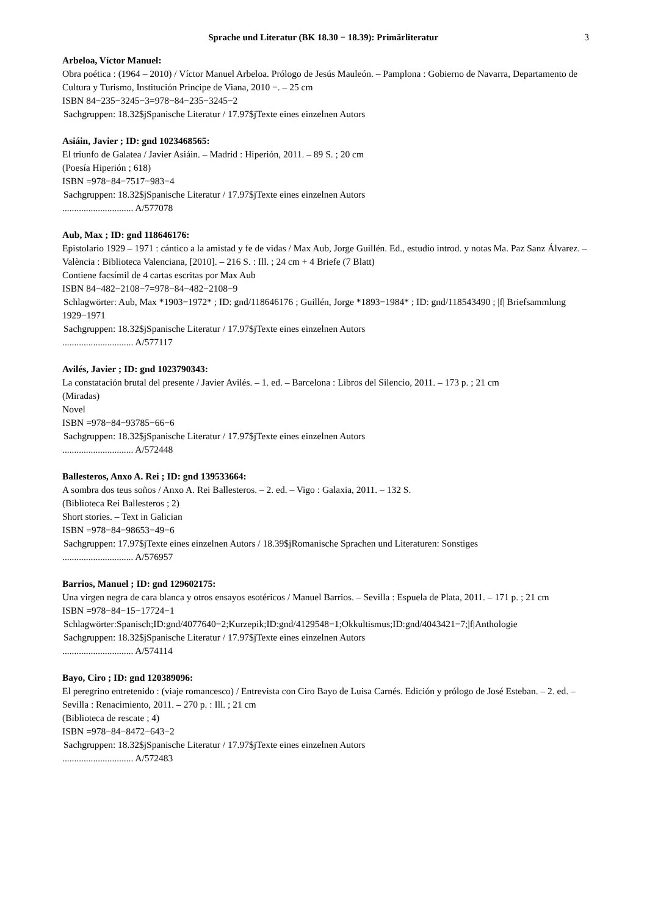Sprache und Literatur (BK 18.30 − 18.39): Primärliteratur 3
Arbeloa, Víctor Manuel:
Obra poética : (1964 – 2010) / Víctor Manuel Arbeloa. Prólogo de Jesús Mauleón. – Pamplona : Gobierno de Navarra, Departamento de Cultura y Turismo, Institución Principe de Viana, 2010 −. – 25 cm
ISBN 84−235−3245−3=978−84−235−3245−2
Sachgruppen: 18.32$jSpanische Literatur / 17.97$jTexte eines einzelnen Autors
Asiáin, Javier ; ID: gnd 1023468565:
El triunfo de Galatea / Javier Asiáin. – Madrid : Hiperión, 2011. – 89 S. ; 20 cm
(Poesía Hiperión ; 618)
ISBN =978−84−7517−983−4
Sachgruppen: 18.32$jSpanische Literatur / 17.97$jTexte eines einzelnen Autors
.............................. A/577078
Aub, Max ; ID: gnd 118646176:
Epistolario 1929 – 1971 : cántico a la amistad y fe de vidas / Max Aub, Jorge Guillén. Ed., estudio introd. y notas Ma. Paz Sanz Álvarez. – València : Biblioteca Valenciana, [2010]. – 216 S. : Ill. ; 24 cm + 4 Briefe (7 Blatt)
Contiene facsímil de 4 cartas escritas por Max Aub
ISBN 84−482−2108−7=978−84−482−2108−9
Schlagwörter: Aub, Max *1903−1972* ; ID: gnd/118646176 ; Guillén, Jorge *1893−1984* ; ID: gnd/118543490 ; |f| Briefsammlung 1929−1971
Sachgruppen: 18.32$jSpanische Literatur / 17.97$jTexte eines einzelnen Autors
.............................. A/577117
Avilés, Javier ; ID: gnd 1023790343:
La constatación brutal del presente / Javier Avilés. – 1. ed. – Barcelona : Libros del Silencio, 2011. – 173 p. ; 21 cm
(Miradas)
Novel
ISBN =978−84−93785−66−6
Sachgruppen: 18.32$jSpanische Literatur / 17.97$jTexte eines einzelnen Autors
.............................. A/572448
Ballesteros, Anxo A. Rei ; ID: gnd 139533664:
A sombra dos teus soños / Anxo A. Rei Ballesteros. – 2. ed. – Vigo : Galaxia, 2011. – 132 S.
(Biblioteca Rei Ballesteros ; 2)
Short stories. – Text in Galician
ISBN =978−84−98653−49−6
Sachgruppen: 17.97$jTexte eines einzelnen Autors / 18.39$jRomanische Sprachen und Literaturen: Sonstiges
.............................. A/576957
Barrios, Manuel ; ID: gnd 129602175:
Una virgen negra de cara blanca y otros ensayos esotéricos / Manuel Barrios. – Sevilla : Espuela de Plata, 2011. – 171 p. ; 21 cm
ISBN =978−84−15−17724−1
Schlagwörter:Spanisch;ID:gnd/4077640−2;Kurzepik;ID:gnd/4129548−1;Okkultismus;ID:gnd/4043421−7;|f|Anthologie
Sachgruppen: 18.32$jSpanische Literatur / 17.97$jTexte eines einzelnen Autors
.............................. A/574114
Bayo, Ciro ; ID: gnd 120389096:
El peregrino entretenido : (viaje romancesco) / Entrevista con Ciro Bayo de Luisa Carnés. Edición y prólogo de José Esteban. – 2. ed. – Sevilla : Renacimiento, 2011. – 270 p. : Ill. ; 21 cm
(Biblioteca de rescate ; 4)
ISBN =978−84−8472−643−2
Sachgruppen: 18.32$jSpanische Literatur / 17.97$jTexte eines einzelnen Autors
.............................. A/572483